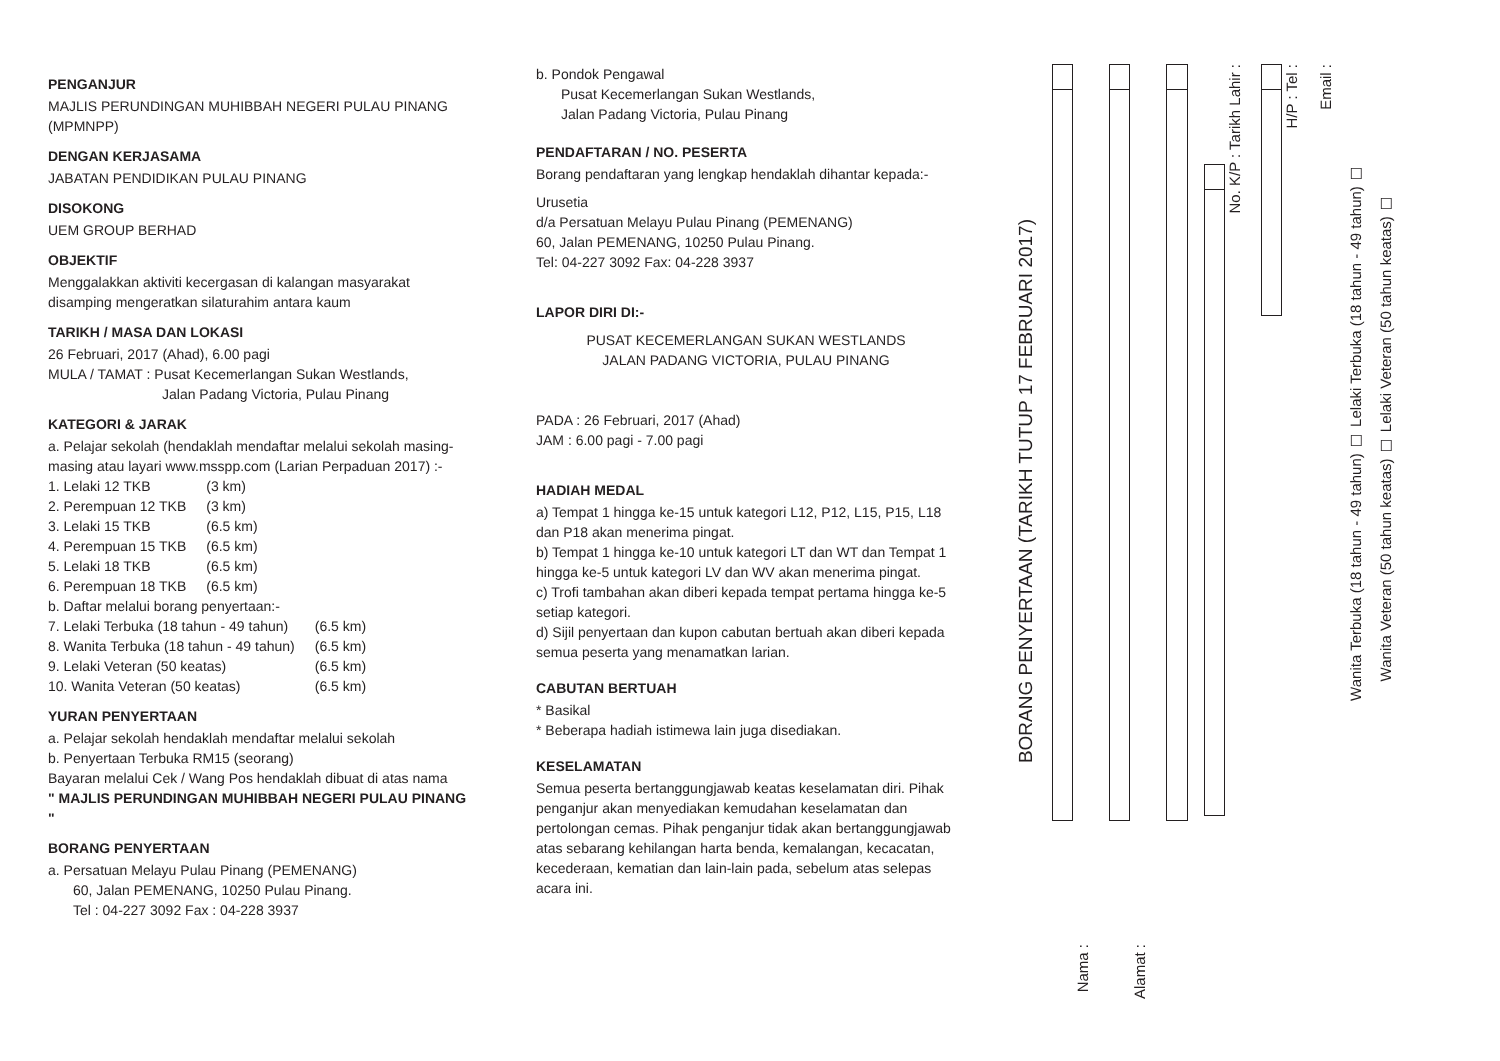PENGANJUR
MAJLIS PERUNDINGAN MUHIBBAH NEGERI PULAU PINANG (MPMNPP)
DENGAN KERJASAMA
JABATAN PENDIDIKAN PULAU PINANG
DISOKONG
UEM GROUP BERHAD
OBJEKTIF
Menggalakkan aktiviti kecergasan di kalangan masyarakat disamping mengeratkan silaturahim antara kaum
TARIKH / MASA DAN LOKASI
26 Februari, 2017 (Ahad), 6.00 pagi
MULA / TAMAT : Pusat Kecemerlangan Sukan Westlands,
Jalan Padang Victoria, Pulau Pinang
KATEGORI & JARAK
a. Pelajar sekolah (hendaklah mendaftar melalui sekolah masing-masing atau layari www.msspp.com (Larian Perpaduan 2017) :-
| 1. Lelaki 12 TKB | (3 km) |
| 2. Perempuan 12 TKB | (3 km) |
| 3. Lelaki 15 TKB | (6.5 km) |
| 4. Perempuan 15 TKB | (6.5 km) |
| 5. Lelaki 18 TKB | (6.5 km) |
| 6. Perempuan 18 TKB | (6.5 km) |
b. Daftar melalui borang penyertaan:-
| 7. Lelaki Terbuka (18 tahun - 49 tahun) | (6.5 km) |
| 8. Wanita Terbuka (18 tahun - 49 tahun) | (6.5 km) |
| 9. Lelaki Veteran (50 keatas) | (6.5 km) |
| 10. Wanita Veteran (50 keatas) | (6.5 km) |
YURAN PENYERTAAN
a. Pelajar sekolah hendaklah mendaftar melalui sekolah
b. Penyertaan Terbuka RM15 (seorang)
Bayaran melalui Cek / Wang Pos hendaklah dibuat di atas nama
" MAJLIS PERUNDINGAN MUHIBBAH NEGERI PULAU PINANG "
BORANG PENYERTAAN
a. Persatuan Melayu Pulau Pinang (PEMENANG)
60, Jalan PEMENANG, 10250 Pulau Pinang.
Tel : 04-227 3092 Fax : 04-228 3937
b. Pondok Pengawal
Pusat Kecemerlangan Sukan Westlands,
Jalan Padang Victoria, Pulau Pinang
PENDAFTARAN / NO. PESERTA
Borang pendaftaran yang lengkap hendaklah dihantar kepada:-
Urusetia
d/a Persatuan Melayu Pulau Pinang (PEMENANG)
60, Jalan PEMENANG, 10250 Pulau Pinang.
Tel: 04-227 3092 Fax: 04-228 3937
LAPOR DIRI DI:-
PUSAT KECEMERLANGAN SUKAN WESTLANDS
JALAN PADANG VICTORIA, PULAU PINANG
PADA : 26 Februari, 2017 (Ahad)
JAM : 6.00 pagi - 7.00 pagi
HADIAH MEDAL
a) Tempat 1 hingga ke-15 untuk kategori L12, P12, L15, P15, L18 dan P18 akan menerima pingat.
b) Tempat 1 hingga ke-10 untuk kategori LT dan WT dan Tempat 1 hingga ke-5 untuk kategori LV dan WV akan menerima pingat.
c) Trofi tambahan akan diberi kepada tempat pertama hingga ke-5 setiap kategori.
d) Sijil penyertaan dan kupon cabutan bertuah akan diberi kepada semua peserta yang menamatkan larian.
CABUTAN BERTUAH
* Basikal
* Beberapa hadiah istimewa lain juga disediakan.
KESELAMATAN
Semua peserta bertanggungjawab keatas keselamatan diri. Pihak penganjur akan menyediakan kemudahan keselamatan dan pertolongan cemas. Pihak penganjur tidak akan bertanggungjawab atas sebarang kehilangan harta benda, kemalangan, kecacatan, kecederaan, kematian dan lain-lain pada, sebelum atas selepas acara ini.
BORANG PENYERTAAN (TARIKH TUTUP 17 FEBRUARI 2017)
Nama :
Alamat :
No. K/P : Tarikh Lahir :
H/P : Tel : Email : Wanita Terbuka (18 tahun - 49 tahun) ☐ Lelaki Terbuka (18 tahun - 49 tahun) ☐ Wanita Veteran (50 tahun keatas) ☐ Lelaki Veteran (50 tahun keatas) ☐